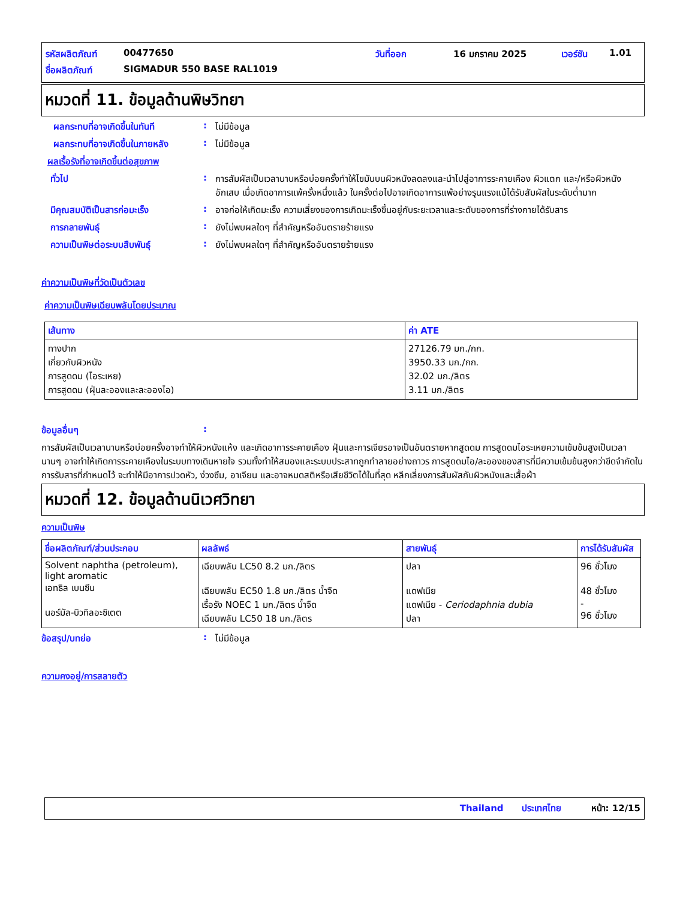รหัสผลิตภัณฑ์ 00477650 วันที่ออก 16 มกราคม 2025 เวอร์ชัน 1.01
ชื่อผลิตภัณฑ์ SIGMADUR 550 BASE RAL1019
หมวดที่ 11. ข้อมูลด้านพิษวิทยา
ผลกระทบที่อาจเกิดขึ้นในทันที: ไม่มีข้อมูล
ผลกระทบที่อาจเกิดขึ้นในภายหลัง: ไม่มีข้อมูล
ผลเรื้อรังที่อาจเกิดขึ้นต่อสุขภาพ
ทั่วไป: การสัมผัสเป็นเวลานานหรือบ่อยครั้งทำให้ไขมันบนผิวหนังลดลงและนำไปสู่อาการระคายเคือง ผิวแตก และ/หรือผิวหนังอักเสบ เมื่อเกิดอาการแพ้ครั้งหนึ่งแล้ว ในครั้งต่อไปอาจเกิดอาการแพ้อย่างรุนแรงแม้ได้รับสัมผัสในระดับต่ำมาก
มีคุณสมบัติเป็นสารก่อมะเร็ง: อาจก่อให้เกิดมะเร็ง ความเสี่ยงของการเกิดมะเร็งขึ้นอยู่กับระยะเวลาและระดับของการที่ร่างกายได้รับสาร
การกลายพันธุ์: ยังไม่พบผลใดๆ ที่สำคัญหรืออันตรายร้ายแรง
ความเป็นพิษต่อระบบสืบพันธุ์: ยังไม่พบผลใดๆ ที่สำคัญหรืออันตรายร้ายแรง
ค่าความเป็นพิษที่วัดเป็นตัวเลข
ค่าความเป็นพิษเฉียบพลันโดยประมาณ
| เส้นทาง | ค่า ATE |
| --- | --- |
| ทางปาก เกี่ยวกับผิวหนัง การสูดดม (ไอระเหย) การสูดดม (ฝุ่นละอองและละอองไอ) | 27126.79 มก./กก. 3950.33 มก./กก. 32.02 มก./ลิตร 3.11 มก./ลิตร |
ข้อมูลอื่นๆ:
การสัมผัสเป็นเวลานานหรือบ่อยครั้งอาจทำให้ผิวหนังแห้ง และเกิดอาการระคายเคือง ฝุ่นและการเจียรอาจเป็นอันตรายหากสูดดม การสูดดมไอระเหยความเข้มข้นสูงเป็นเวลานานๆ อาจทำให้เกิดการระคายเคืองในระบบทางเดินหายใจ รวมทั้งทำให้สมองและระบบประสาทถูกทำลายอย่างถาวร การสูดดมไอ/ละอองของสารที่มีความเข้มข้นสูงกว่าขีดจำกัดในการรับสารที่กำหนดไว้ จะทำให้มีอาการปวดหัว, ง่วงซึม, อาเจียน และอาจหมดสติหรือเสียชีวิตได้ในที่สุด หลีกเลี่ยงการสัมผัสกับผิวหนังและเสื้อผ้า
หมวดที่ 12. ข้อมูลด้านนิเวศวิทยา
ความเป็นพิษ
| ชื่อผลิตภัณฑ์/ส่วนประกอบ | ผลลัพธ์ | สายพันธุ์ | การได้รับสัมผัส |
| --- | --- | --- | --- |
| Solvent naphtha (petroleum), light aromatic เอทธิล เบนซีน นอร์มัล-บิวทิลอะซิเตต | เฉียบพลัน LC50 8.2 มก./ลิตร เฉียบพลัน EC50 1.8 มก./ลิตร น้ำจืด เรื้อรัง NOEC 1 มก./ลิตร น้ำจืด เฉียบพลัน LC50 18 มก./ลิตร | ปลา แดฟเนีย แดฟเนีย - Ceriodaphnia dubia ปลา | 96 ชั่วโมง 48 ชั่วโมง - 96 ชั่วโมง |
ข้อสรุป/บทย่อ: ไม่มีข้อมูล
ความคงอยู่/การสลายตัว
Thailand ประเทศไทย หน้า: 12/15